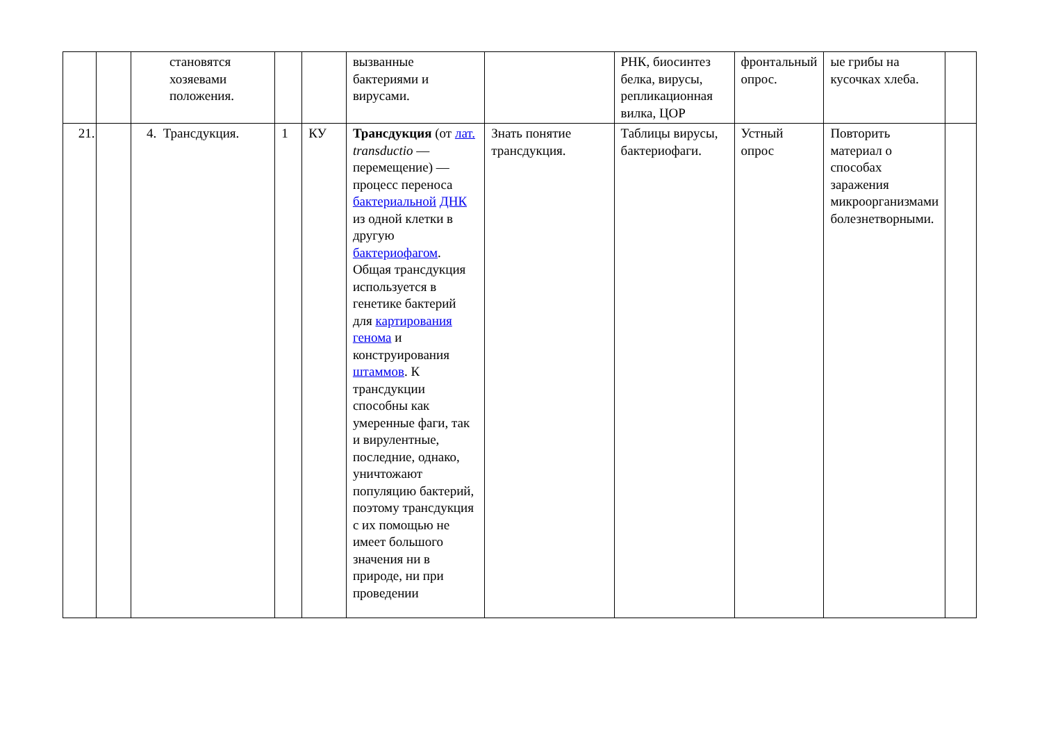| | | становятся хозяевами положения. | | | вызванные бактериями и вирусами. | | РНК, биосинтез белка, вирусы, репликационная вилка, ЦОР | фронтальный опрос. | ые грибы на кусочках хлеба. | |
| 21. | | 4. Трансдукция. | 1 | КУ | Трансдукция (от лат. transductio — перемещение) — процесс переноса бактериальной ДНК из одной клетки в другую бактериофагом . Общая трансдукция используется в генетике бактерий для картирования генома и конструирования штаммов . К трансдукции способны как умеренные фаги, так и вирулентные, последние, однако, уничтожают популяцию бактерий, поэтому трансдукция с их помощью не имеет большого значения ни в природе, ни при проведении | Знать понятие трансдукция. | Таблицы вирусы, бактериофаги. | Устный опрос | Повторить материал о способах заражения микроорганизмами болезнетворными. | |